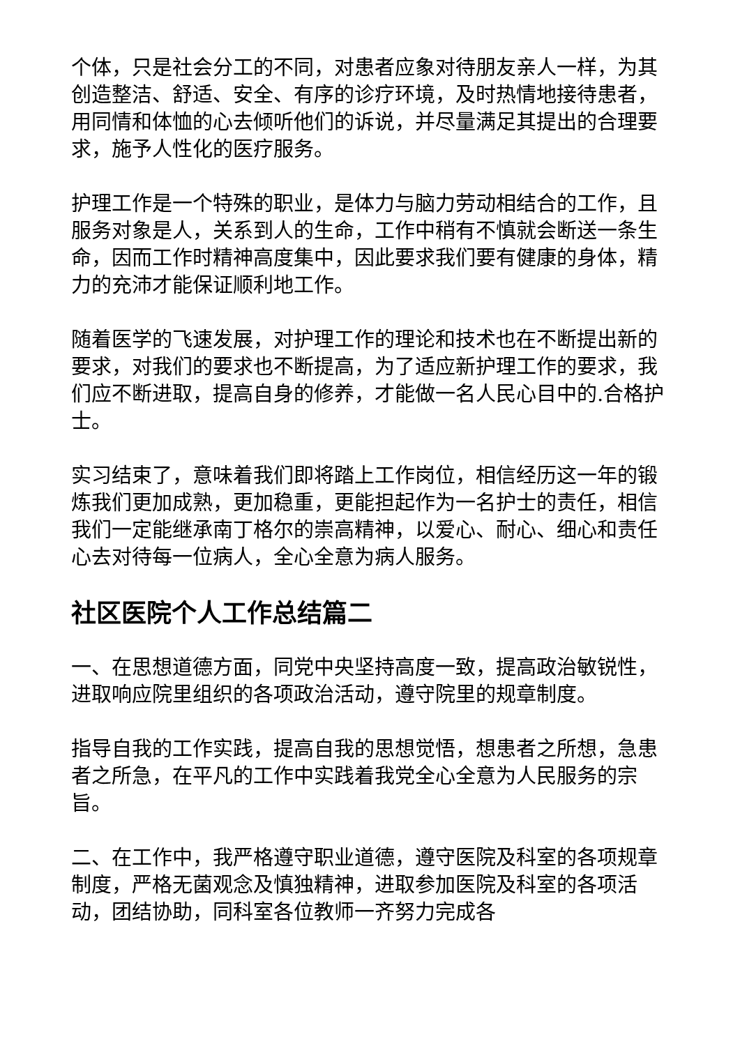个体，只是社会分工的不同，对患者应象对待朋友亲人一样，为其创造整洁、舒适、安全、有序的诊疗环境，及时热情地接待患者，用同情和体恤的心去倾听他们的诉说，并尽量满足其提出的合理要求，施予人性化的医疗服务。
护理工作是一个特殊的职业，是体力与脑力劳动相结合的工作，且服务对象是人，关系到人的生命，工作中稍有不慎就会断送一条生命，因而工作时精神高度集中，因此要求我们要有健康的身体，精力的充沛才能保证顺利地工作。
随着医学的飞速发展，对护理工作的理论和技术也在不断提出新的要求，对我们的要求也不断提高，为了适应新护理工作的要求，我们应不断进取，提高自身的修养，才能做一名人民心目中的.合格护士。
实习结束了，意味着我们即将踏上工作岗位，相信经历这一年的锻炼我们更加成熟，更加稳重，更能担起作为一名护士的责任，相信我们一定能继承南丁格尔的崇高精神，以爱心、耐心、细心和责任心去对待每一位病人，全心全意为病人服务。
社区医院个人工作总结篇二
一、在思想道德方面，同党中央坚持高度一致，提高政治敏锐性，进取响应院里组织的各项政治活动，遵守院里的规章制度。
指导自我的工作实践，提高自我的思想觉悟，想患者之所想，急患者之所急，在平凡的工作中实践着我党全心全意为人民服务的宗旨。
二、在工作中，我严格遵守职业道德，遵守医院及科室的各项规章制度，严格无菌观念及慎独精神，进取参加医院及科室的各项活动，团结协助，同科室各位教师一齐努力完成各